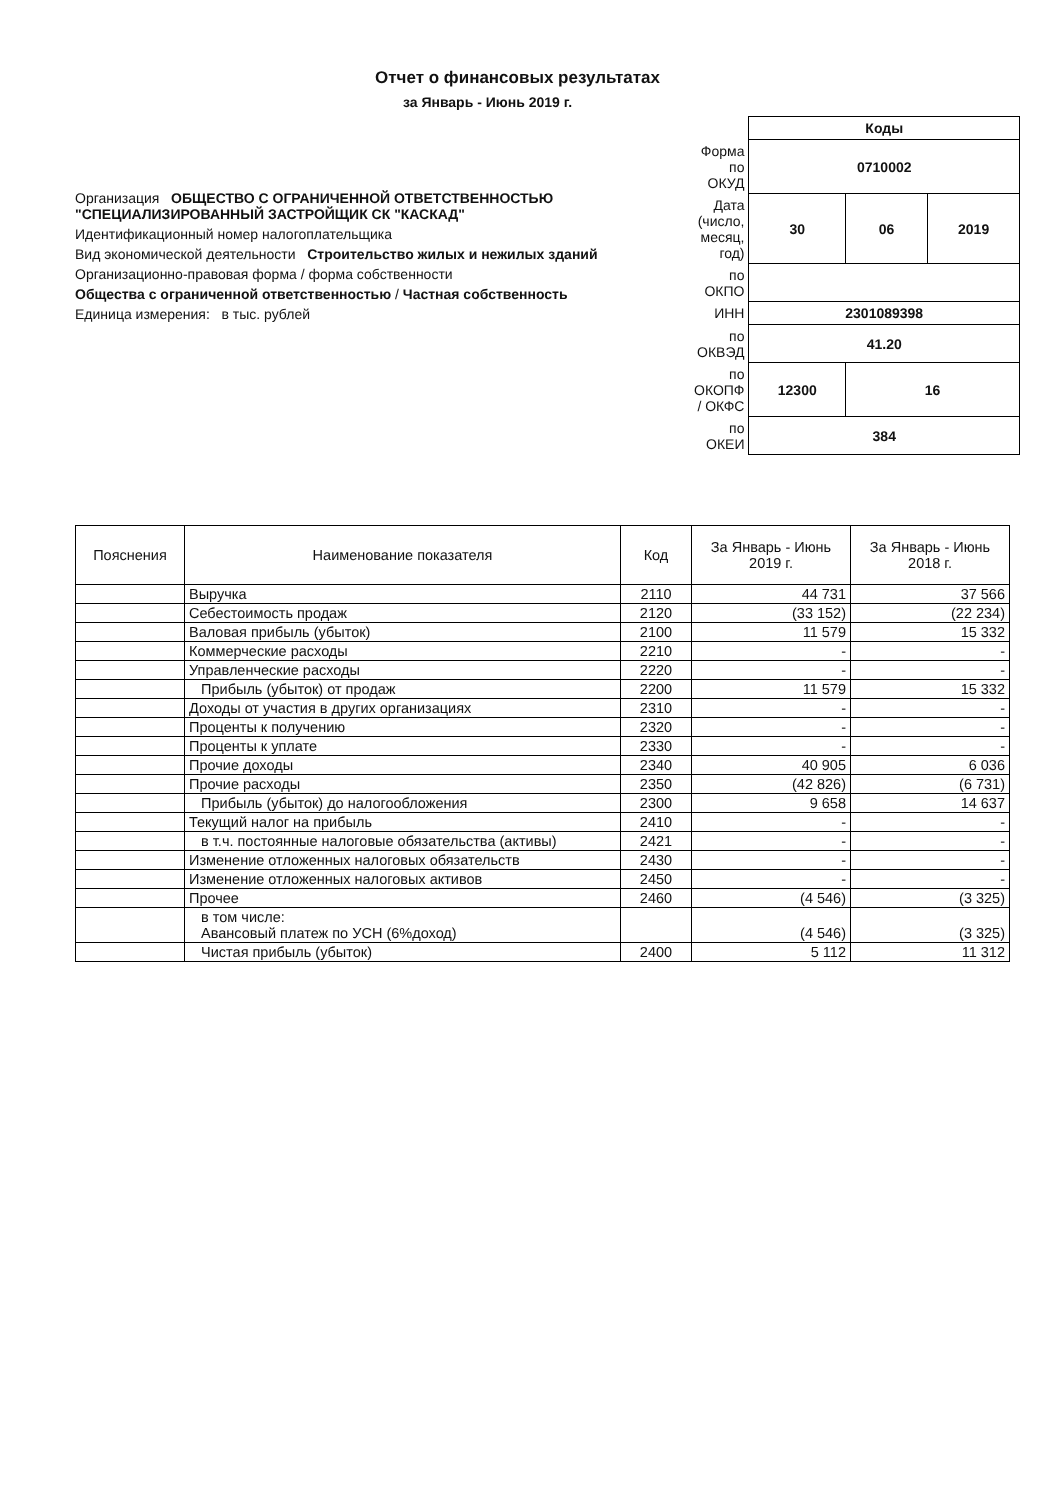Отчет о финансовых результатах
за Январь - Июнь 2019 г.
Организация ОБЩЕСТВО С ОГРАНИЧЕННОЙ ОТВЕТСТВЕННОСТЬЮ "СПЕЦИАЛИЗИРОВАННЫЙ ЗАСТРОЙЩИК СК "КАСКАД"
Идентификационный номер налогоплательщика
Вид экономической деятельности Строительство жилых и нежилых зданий
Организационно-правовая форма / форма собственности
Общества с ограниченной ответственностью / Частная собственность
Единица измерения: в тыс. рублей
| | Коды | | |
| Форма по ОКУД | 0710002 | | |
| Дата (число, месяц, год) | 30 | 06 | 2019 |
| по ОКПО | | | |
| ИНН | 2301089398 | | |
| по ОКВЭД | 41.20 | | |
| по ОКОПФ / ОКФС | 12300 | 16 | |
| по ОКЕИ | 384 | | |
| Пояснения | Наименование показателя | Код | За Январь - Июнь 2019 г. | За Январь - Июнь 2018 г. |
| --- | --- | --- | --- | --- |
| | Выручка | 2110 | 44 731 | 37 566 |
| | Себестоимость продаж | 2120 | (33 152) | (22 234) |
| | Валовая прибыль (убыток) | 2100 | 11 579 | 15 332 |
| | Коммерческие расходы | 2210 | - | - |
| | Управленческие расходы | 2220 | - | - |
| | Прибыль (убыток) от продаж | 2200 | 11 579 | 15 332 |
| | Доходы от участия в других организациях | 2310 | - | - |
| | Проценты к получению | 2320 | - | - |
| | Проценты к уплате | 2330 | - | - |
| | Прочие доходы | 2340 | 40 905 | 6 036 |
| | Прочие расходы | 2350 | (42 826) | (6 731) |
| | Прибыль (убыток) до налогообложения | 2300 | 9 658 | 14 637 |
| | Текущий налог на прибыль | 2410 | - | - |
| | в т.ч. постоянные налоговые обязательства (активы) | 2421 | - | - |
| | Изменение отложенных налоговых обязательств | 2430 | - | - |
| | Изменение отложенных налоговых активов | 2450 | - | - |
| | Прочее | 2460 | (4 546) | (3 325) |
| | в том числе: Авансовый платеж по УСН (6%доход) | | (4 546) | (3 325) |
| | Чистая прибыль (убыток) | 2400 | 5 112 | 11 312 |